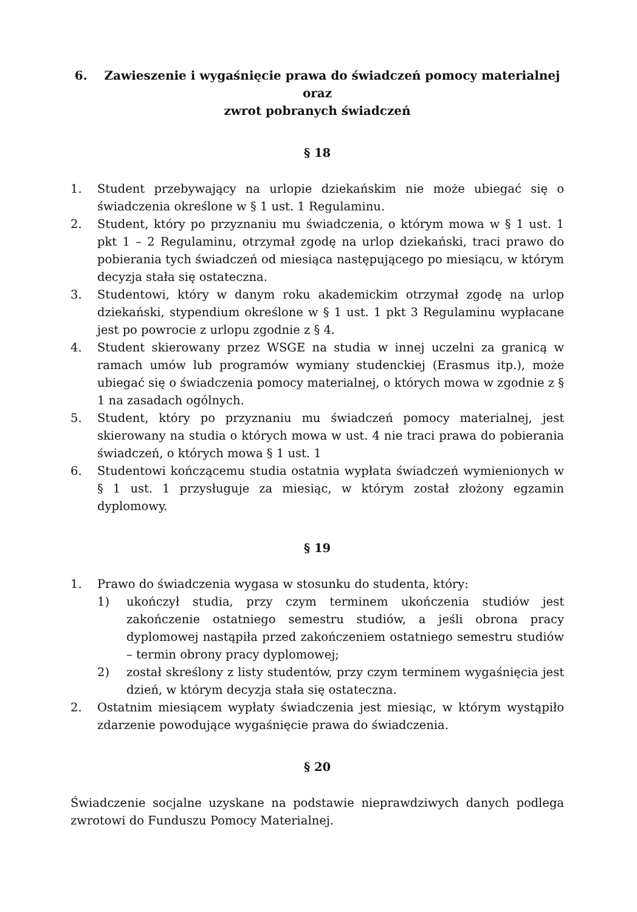6. Zawieszenie i wygaśnięcie prawa do świadczeń pomocy materialnej oraz
zwrot pobranych świadczeń
§ 18
1. Student przebywający na urlopie dziekańskim nie może ubiegać się o świadczenia określone w § 1 ust. 1 Regulaminu.
2. Student, który po przyznaniu mu świadczenia, o którym mowa w § 1 ust. 1 pkt 1 – 2 Regulaminu, otrzymał zgodę na urlop dziekański, traci prawo do pobierania tych świadczeń od miesiąca następującego po miesiącu, w którym decyzja stała się ostateczna.
3. Studentowi, który w danym roku akademickim otrzymał zgodę na urlop dziekański, stypendium określone w § 1 ust. 1 pkt 3 Regulaminu wypłacane jest po powrocie z urlopu zgodnie z § 4.
4. Student skierowany przez WSGE na studia w innej uczelni za granicą w ramach umów lub programów wymiany studenckiej (Erasmus itp.), może ubiegać się o świadczenia pomocy materialnej, o których mowa w zgodnie z § 1 na zasadach ogólnych.
5. Student, który po przyznaniu mu świadczeń pomocy materialnej, jest skierowany na studia o których mowa w ust. 4 nie traci prawa do pobierania świadczeń, o których mowa § 1 ust. 1
6. Studentowi kończącemu studia ostatnia wypłata świadczeń wymienionych w § 1 ust. 1 przysługuje za miesiąc, w którym został złożony egzamin dyplomowy.
§ 19
1. Prawo do świadczenia wygasa w stosunku do studenta, który:
1) ukończył studia, przy czym terminem ukończenia studiów jest zakończenie ostatniego semestru studiów, a jeśli obrona pracy dyplomowej nastąpiła przed zakończeniem ostatniego semestru studiów – termin obrony pracy dyplomowej;
2) został skreślony z listy studentów, przy czym terminem wygaśnięcia jest dzień, w którym decyzja stała się ostateczna.
2. Ostatnim miesiącem wypłaty świadczenia jest miesiąc, w którym wystąpiło zdarzenie powodujące wygaśnięcie prawa do świadczenia.
§ 20
Świadczenie socjalne uzyskane na podstawie nieprawdziwych danych podlega zwrotowi do Funduszu Pomocy Materialnej.